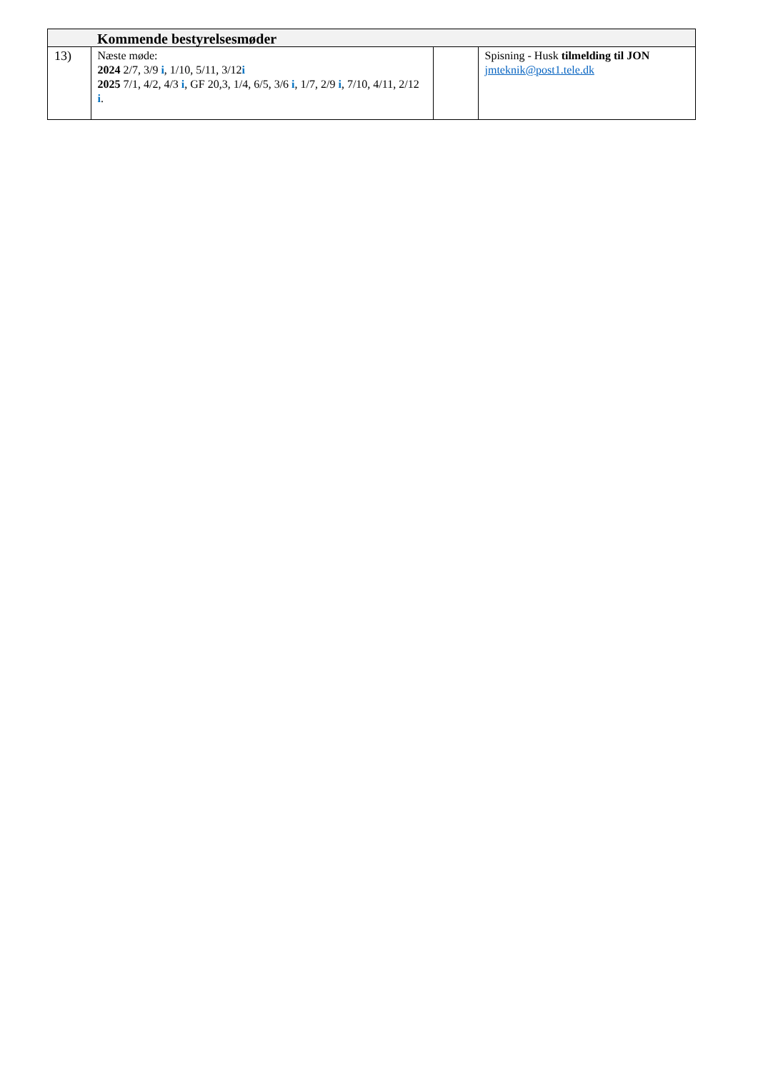| | Kommende bestyrelsesmøder | | |
| --- | --- | --- | --- |
| 13) | Næste møde: 2024 2/7, 3/9 i , 1/10, 5/11, 3/12 i 2025 7/1, 4/2, 4/3 i , GF 20,3, 1/4, 6/5, 3/6 i , 1/7, 2/9 i , 7/10, 4/11, 2/12 i . | | Spisning - Husk tilmelding til JON jmteknik@post1.tele.dk |